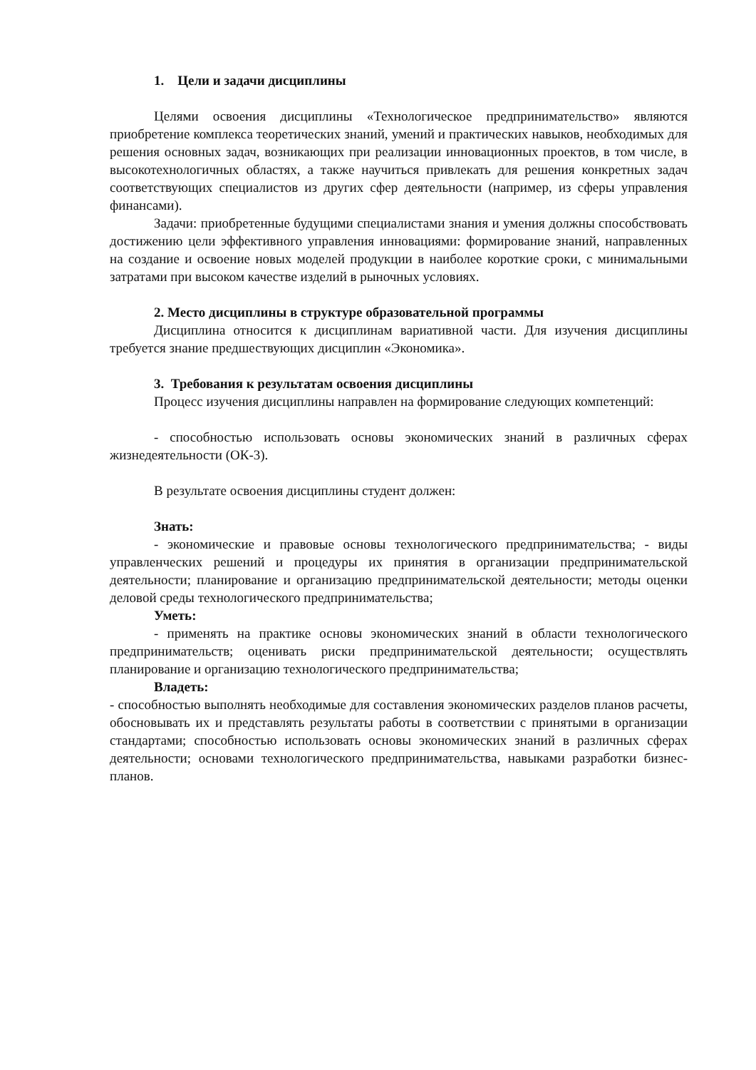1. Цели и задачи дисциплины
Целями освоения дисциплины «Технологическое предпринимательство» являются приобретение комплекса теоретических знаний, умений и практических навыков, необходимых для решения основных задач, возникающих при реализации инновационных проектов, в том числе, в высокотехнологичных областях, а также научиться привлекать для решения конкретных задач соответствующих специалистов из других сфер деятельности (например, из сферы управления финансами).
Задачи: приобретенные будущими специалистами знания и умения должны способствовать достижению цели эффективного управления инновациями: формирование знаний, направленных на создание и освоение новых моделей продукции в наиболее короткие сроки, с минимальными затратами при высоком качестве изделий в рыночных условиях.
2. Место дисциплины в структуре образовательной программы
Дисциплина относится к дисциплинам вариативной части. Для изучения дисциплины требуется знание предшествующих дисциплин «Экономика».
3. Требования к результатам освоения дисциплины
Процесс изучения дисциплины направлен на формирование следующих компетенций:
- способностью использовать основы экономических знаний в различных сферах жизнедеятельности (ОК-3).
В результате освоения дисциплины студент должен:
Знать:
- экономические и правовые основы технологического предпринимательства; - виды управленческих решений и процедуры их принятия в организации предпринимательской деятельности; планирование и организацию предпринимательской деятельности; методы оценки деловой среды технологического предпринимательства;
Уметь:
- применять на практике основы экономических знаний в области технологического предпринимательств; оценивать риски предпринимательской деятельности; осуществлять планирование и организацию технологического предпринимательства;
Владеть:
- способностью выполнять необходимые для составления экономических разделов планов расчеты, обосновывать их и представлять результаты работы в соответствии с принятыми в организации стандартами; способностью использовать основы экономических знаний в различных сферах деятельности; основами технологического предпринимательства, навыками разработки бизнес-планов.